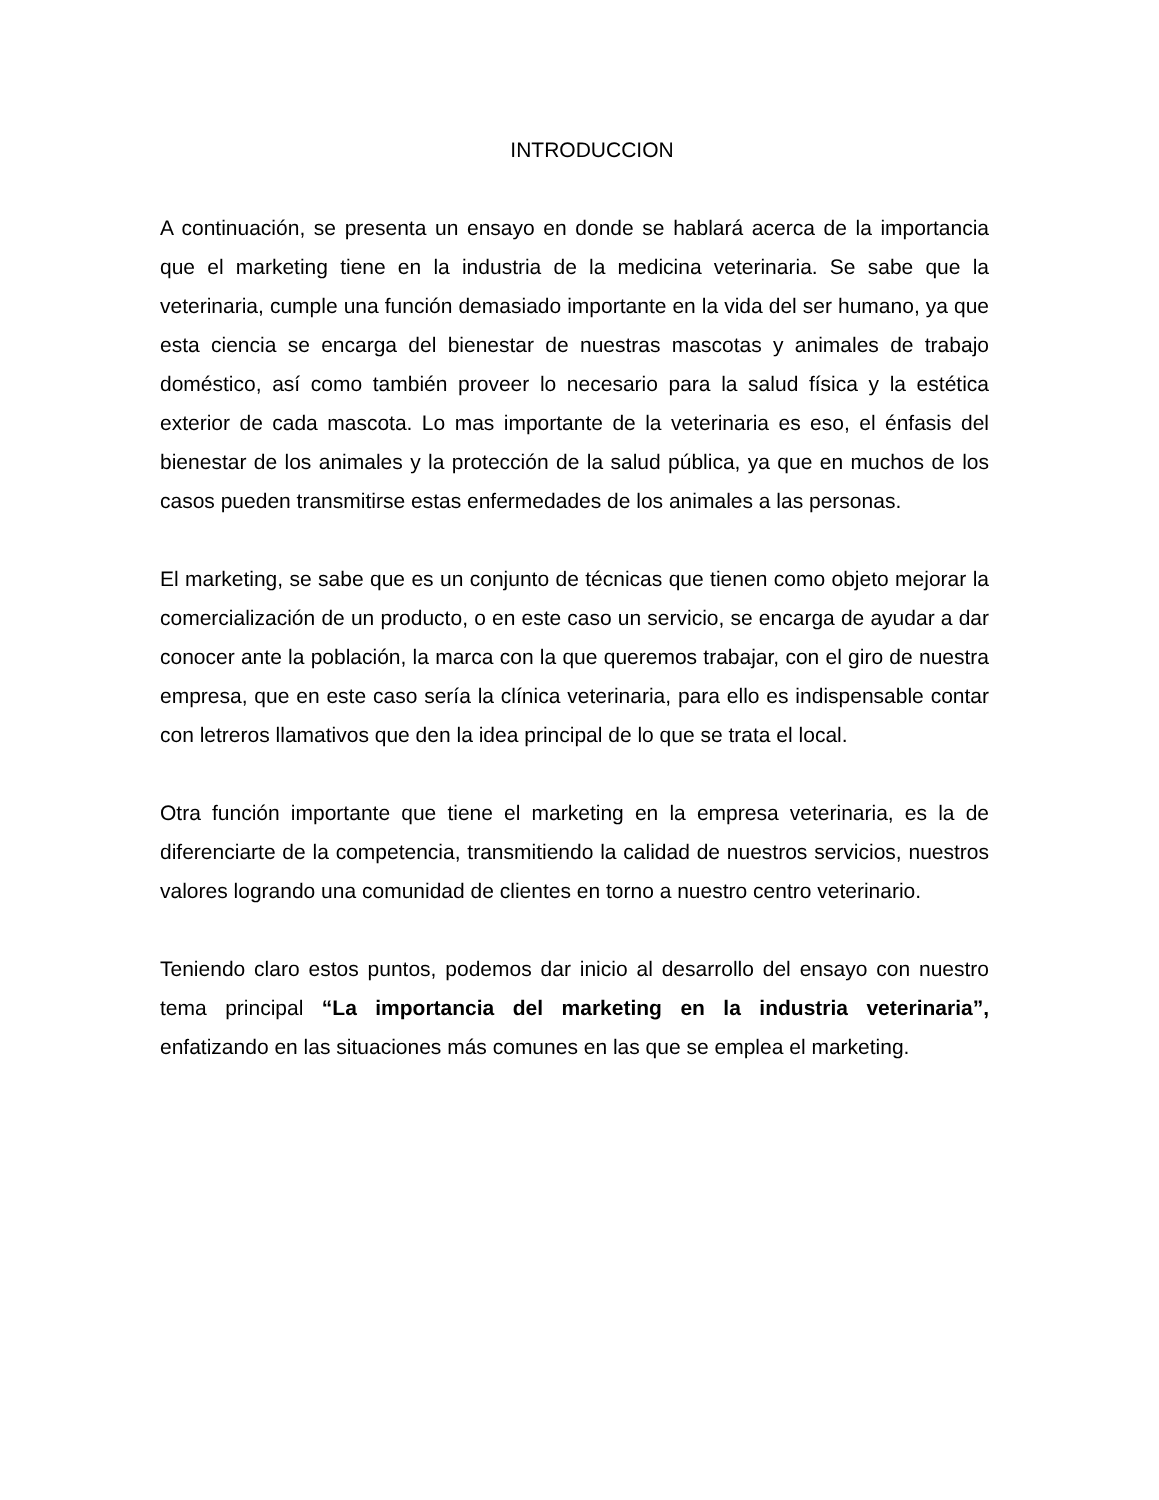INTRODUCCION
A continuación, se presenta un ensayo en donde se hablará acerca de la importancia que el marketing tiene en la industria de la medicina veterinaria. Se sabe que la veterinaria, cumple una función demasiado importante en la vida del ser humano, ya que esta ciencia se encarga del bienestar de nuestras mascotas y animales de trabajo doméstico, así como también proveer lo necesario para la salud física y la estética exterior de cada mascota. Lo mas importante de la veterinaria es eso, el énfasis del bienestar de los animales y la protección de la salud pública, ya que en muchos de los casos pueden transmitirse estas enfermedades de los animales a las personas.
El marketing, se sabe que es un conjunto de técnicas que tienen como objeto mejorar la comercialización de un producto, o en este caso un servicio, se encarga de ayudar a dar conocer ante la población, la marca con la que queremos trabajar, con el giro de nuestra empresa, que en este caso sería la clínica veterinaria, para ello es indispensable contar con letreros llamativos que den la idea principal de lo que se trata el local.
Otra función importante que tiene el marketing en la empresa veterinaria, es la de diferenciarte de la competencia, transmitiendo la calidad de nuestros servicios, nuestros valores logrando una comunidad de clientes en torno a nuestro centro veterinario.
Teniendo claro estos puntos, podemos dar inicio al desarrollo del ensayo con nuestro tema principal “La importancia del marketing en la industria veterinaria”, enfatizando en las situaciones más comunes en las que se emplea el marketing.